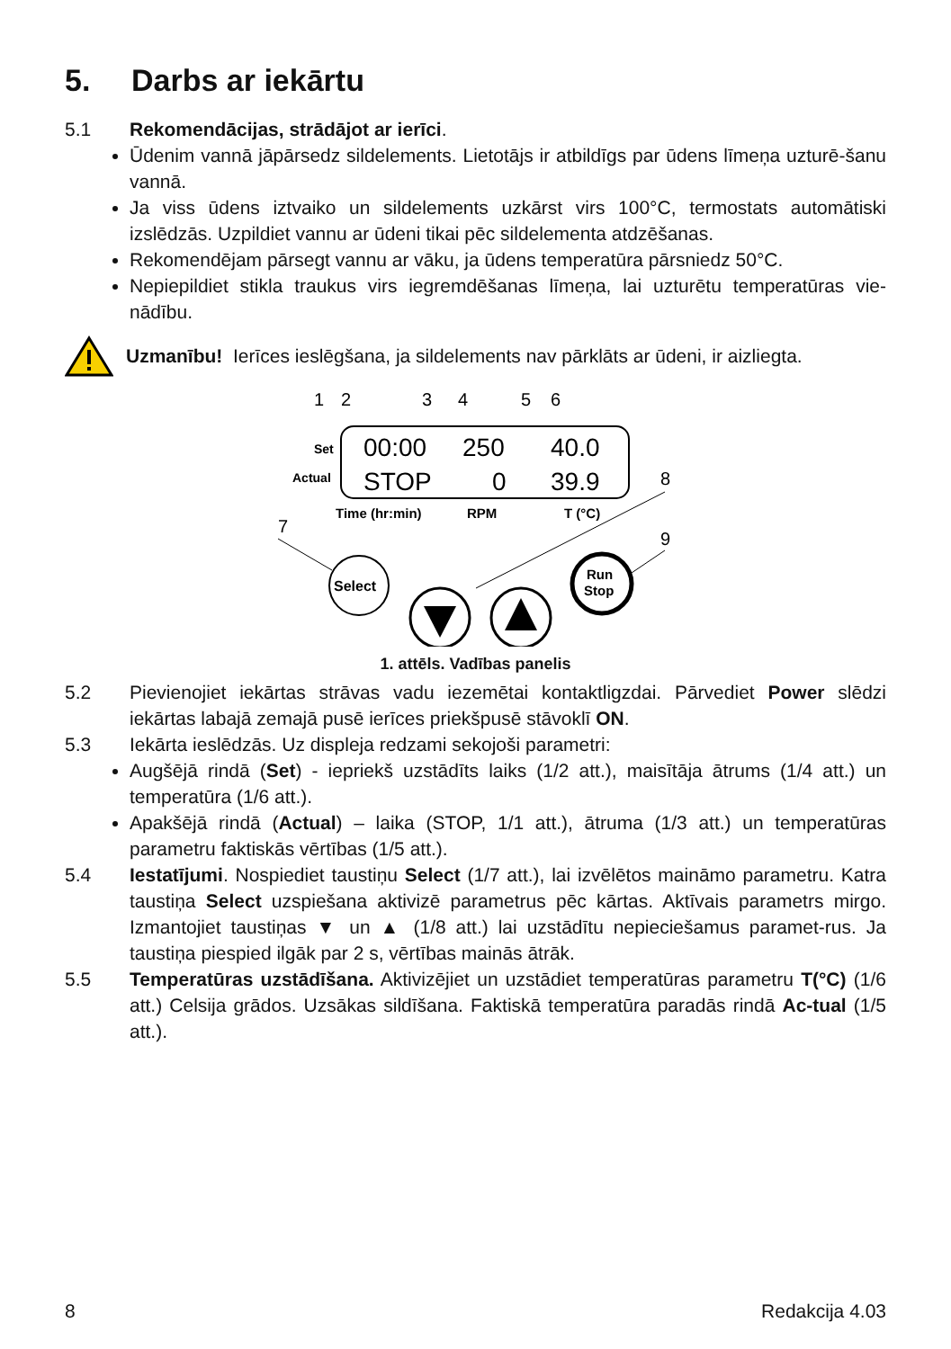5. Darbs ar iekārtu
5.1 Rekomendācijas, strādājot ar ierīci.
Ūdenim vannā jāpārsedz sildelements. Lietotājs ir atbildīgs par ūdens līmeņa uzturē-šanu vannā.
Ja viss ūdens iztvaiko un sildelements uzkārst virs 100°C, termostats automātiski izslēdzās. Uzpildiet vannu ar ūdeni tikai pēc sildelementa atdzēšanas.
Rekomendējam pārsegt vannu ar vāku, ja ūdens temperatūra pārsniedz 50°C.
Nepiepildiet stikla traukus virs iegremdēšanas līmeņa, lai uzturētu temperatūras vie-nādību.
Uzmanību! Ierīces ieslēgšana, ja sildelements nav pārklāts ar ūdeni, ir aizliegta.
1
2
3
4
5
6
Set
Actual
00:00
250
40.0
STOP
0
39.9
Time (hr:min)
RPM
T (°C)
8
7
9
Select
Run
Stop
1. attēls. Vadības panelis
5.2 Pievienojiet iekārtas strāvas vadu iezemētai kontaktligzdai. Pārvediet Power slēdzi iekārtas labajā zemajā pusē ierīces priekšpusē stāvoklī ON.
5.3 Iekārta ieslēdzās. Uz displeja redzami sekojoši parametri:
Augšējā rindā (Set) - iepriekš uzstādīts laiks (1/2 att.), maisītāja ātrums (1/4 att.) un temperatūra (1/6 att.).
Apakšējā rindā (Actual) – laika (STOP, 1/1 att.), ātruma (1/3 att.) un temperatūras parametru faktiskās vērtības (1/5 att.).
5.4 Iestatījumi. Nospiediet taustiņu Select (1/7 att.), lai izvēlētos maināmo parametru. Katra taustiņa Select uzspiešana aktivizē parametrus pēc kārtas. Aktīvais parametrs mirgo. Izmantojiet taustiņas ▼ un ▲ (1/8 att.) lai uzstādītu nepieciešamus paramet-rus. Ja taustiņa piespied ilgāk par 2 s, vērtības mainās ātrāk.
5.5 Temperatūras uzstādīšana. Aktivizējiet un uzstādiet temperatūras parametru T(°C) (1/6 att.) Celsija grādos. Uzsākas sildīšana. Faktiskā temperatūra paradās rindā Ac-tual (1/5 att.).
8 Redakcija 4.03